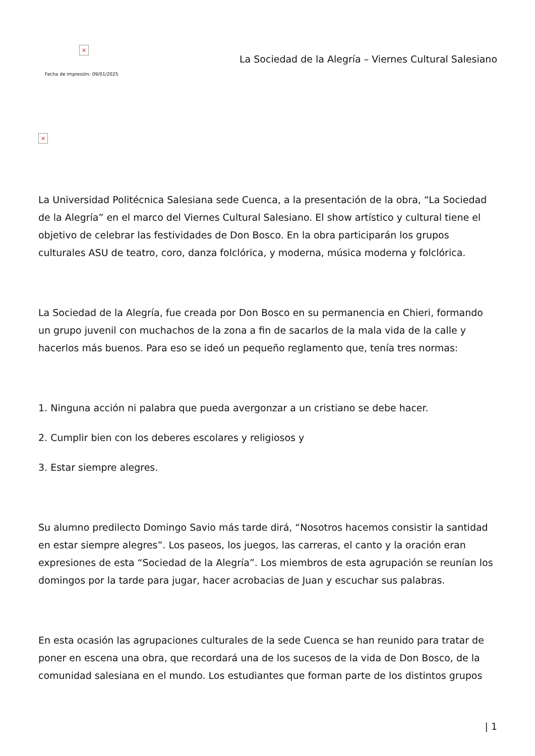×
Fecha de impresión: 09/01/2025
La Sociedad de la Alegría – Viernes Cultural Salesiano
×
La Universidad Politécnica Salesiana sede Cuenca, a la presentación de la obra, “La Sociedad de la Alegría” en el marco del Viernes Cultural Salesiano. El show artístico y cultural tiene el objetivo de celebrar las festividades de Don Bosco. En la obra participarán los grupos culturales ASU de teatro, coro, danza folclórica, y moderna, música moderna y folclórica.
La Sociedad de la Alegría, fue creada por Don Bosco en su permanencia en Chieri, formando un grupo juvenil con muchachos de la zona a fin de sacarlos de la mala vida de la calle y hacerlos más buenos. Para eso se ideó un pequeño reglamento que, tenía tres normas:
1. Ninguna acción ni palabra que pueda avergonzar a un cristiano se debe hacer.
2. Cumplir bien con los deberes escolares y religiosos y
3. Estar siempre alegres.
Su alumno predilecto Domingo Savio más tarde dirá, “Nosotros hacemos consistir la santidad en estar siempre alegres”. Los paseos, los juegos, las carreras, el canto y la oración eran expresiones de esta “Sociedad de la Alegría”. Los miembros de esta agrupación se reunían los domingos por la tarde para jugar, hacer acrobacias de Juan y escuchar sus palabras.
En esta ocasión las agrupaciones culturales de la sede Cuenca se han reunido para tratar de poner en escena una obra, que recordará una de los sucesos de la vida de Don Bosco, de la comunidad salesiana en el mundo. Los estudiantes que forman parte de los distintos grupos
| 1